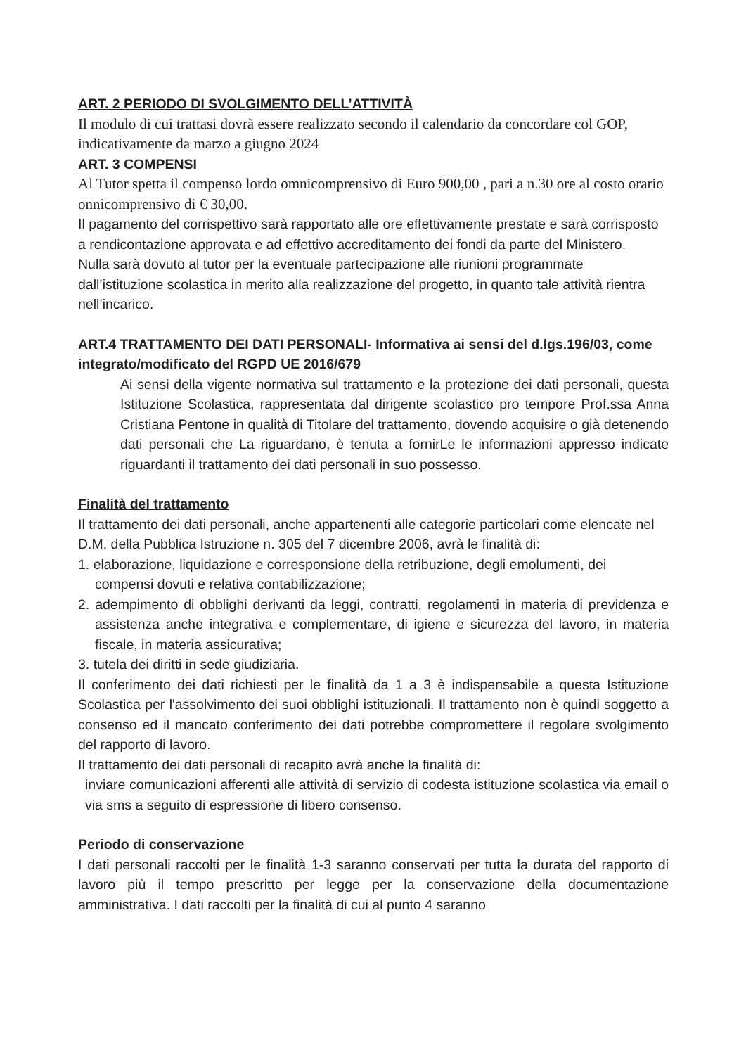ART. 2 PERIODO DI SVOLGIMENTO DELL’ATTIVITÀ
Il modulo di cui trattasi dovrà essere realizzato secondo il calendario da concordare col GOP, indicativamente da marzo a giugno 2024
ART. 3 COMPENSI
Al Tutor spetta il compenso lordo omnicomprensivo di Euro 900,00 , pari a n.30 ore al costo orario onnicomprensivo di € 30,00.
Il pagamento del corrispettivo sarà rapportato alle ore effettivamente prestate e sarà corrisposto a rendicontazione approvata e ad effettivo accreditamento dei fondi da parte del Ministero.
Nulla sarà dovuto al tutor per la eventuale partecipazione alle riunioni programmate dall’istituzione scolastica in merito alla realizzazione del progetto, in quanto tale attività rientra nell’incarico.
ART.4 TRATTAMENTO DEI DATI PERSONALI- Informativa ai sensi del d.lgs.196/03, come integrato/modificato del RGPD UE 2016/679
Ai sensi della vigente normativa sul trattamento e la protezione dei dati personali, questa Istituzione Scolastica, rappresentata dal dirigente scolastico pro tempore Prof.ssa Anna Cristiana Pentone in qualità di Titolare del trattamento, dovendo acquisire o già detenendo dati personali che La riguardano, è tenuta a fornirLe le informazioni appresso indicate riguardanti il trattamento dei dati personali in suo possesso.
Finalità del trattamento
Il trattamento dei dati personali, anche appartenenti alle categorie particolari come elencate nel
D.M. della Pubblica Istruzione n. 305 del 7 dicembre 2006, avrà le finalità di:
1. elaborazione, liquidazione e corresponsione della retribuzione, degli emolumenti, dei compensi dovuti e relativa contabilizzazione;
2. adempimento di obblighi derivanti da leggi, contratti, regolamenti in materia di previdenza e assistenza anche integrativa e complementare, di igiene e sicurezza del lavoro, in materia fiscale, in materia assicurativa;
3. tutela dei diritti in sede giudiziaria.
Il conferimento dei dati richiesti per le finalità da 1 a 3 è indispensabile a questa Istituzione Scolastica per l'assolvimento dei suoi obblighi istituzionali. Il trattamento non è quindi soggetto a consenso ed il mancato conferimento dei dati potrebbe compromettere il regolare svolgimento del rapporto di lavoro.
Il trattamento dei dati personali di recapito avrà anche la finalità di:
inviare comunicazioni afferenti alle attività di servizio di codesta istituzione scolastica via email o via sms a seguito di espressione di libero consenso.
Periodo di conservazione
I dati personali raccolti per le finalità 1-3 saranno conservati per tutta la durata del rapporto di lavoro più il tempo prescritto per legge per la conservazione della documentazione amministrativa. I dati raccolti per la finalità di cui al punto 4 saranno